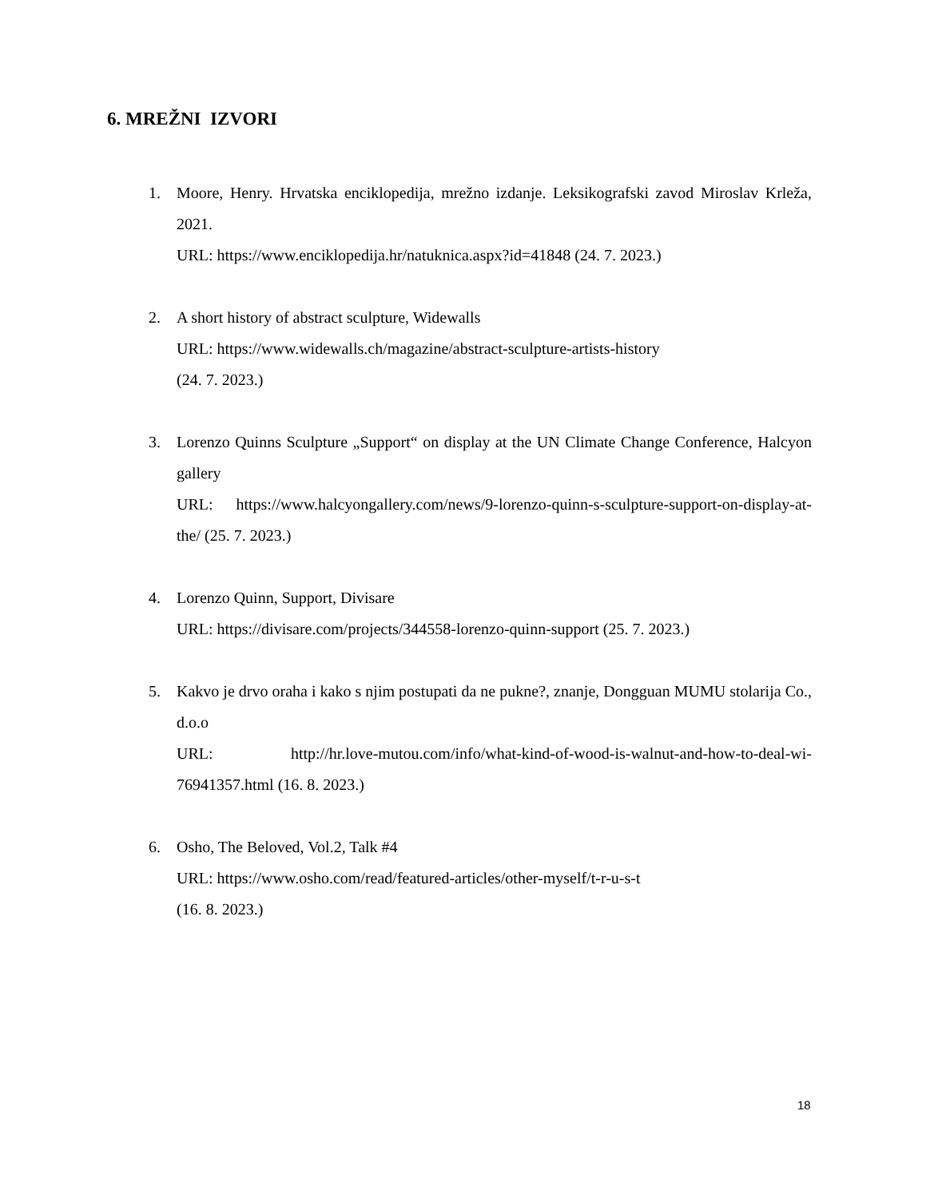6. MREŽNI IZVORI
1. Moore, Henry. Hrvatska enciklopedija, mrežno izdanje. Leksikografski zavod Miroslav Krleža, 2021.
URL: https://www.enciklopedija.hr/natuknica.aspx?id=41848 (24. 7. 2023.)
2. A short history of abstract sculpture, Widewalls
URL: https://www.widewalls.ch/magazine/abstract-sculpture-artists-history
(24. 7. 2023.)
3. Lorenzo Quinns Sculpture „Support“ on display at the UN Climate Change Conference, Halcyon gallery
URL: https://www.halcyongallery.com/news/9-lorenzo-quinn-s-sculpture-support-on-display-at-the/ (25. 7. 2023.)
4. Lorenzo Quinn, Support, Divisare
URL: https://divisare.com/projects/344558-lorenzo-quinn-support (25. 7. 2023.)
5. Kakvo je drvo oraha i kako s njim postupati da ne pukne?, znanje, Dongguan MUMU stolarija Co., d.o.o
URL: http://hr.love-mutou.com/info/what-kind-of-wood-is-walnut-and-how-to-deal-wi-76941357.html (16. 8. 2023.)
6. Osho, The Beloved, Vol.2, Talk #4
URL: https://www.osho.com/read/featured-articles/other-myself/t-r-u-s-t
(16. 8. 2023.)
18